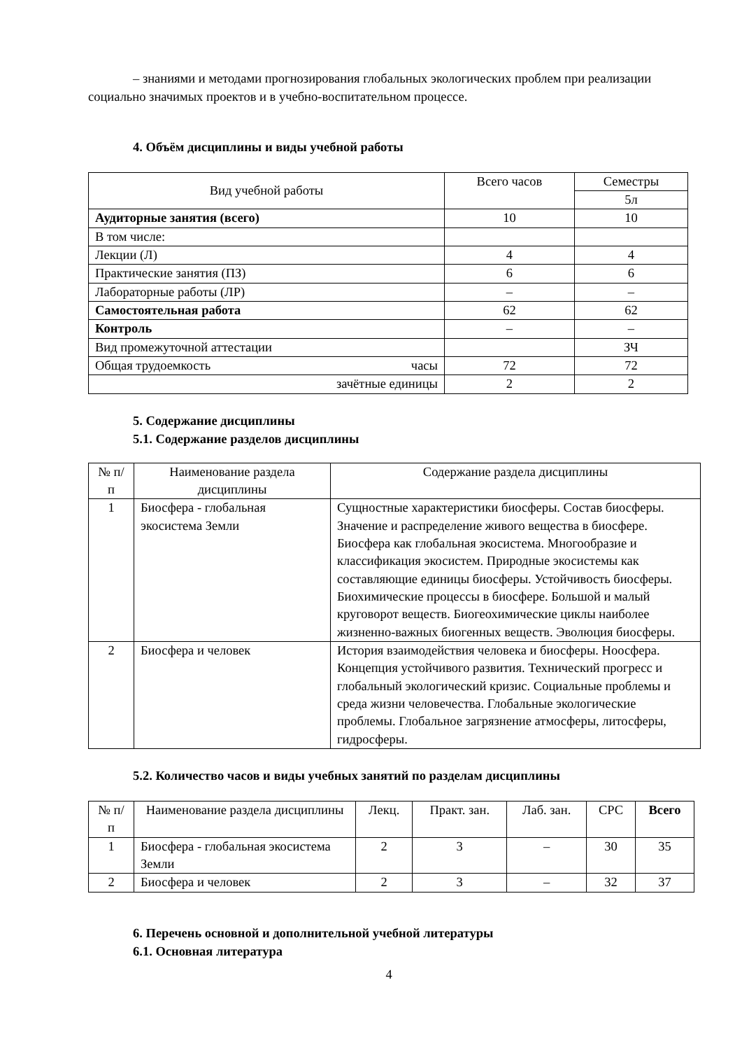– знаниями и методами прогнозирования глобальных экологических проблем при реализации социально значимых проектов и в учебно-воспитательном процессе.
4. Объём дисциплины и виды учебной работы
| Вид учебной работы | Всего часов | Семестры |
| --- | --- | --- |
| | | 5л |
| Аудиторные занятия (всего) | 10 | 10 |
| В том числе: | | |
| Лекции (Л) | 4 | 4 |
| Практические занятия (ПЗ) | 6 | 6 |
| Лабораторные работы (ЛР) | – | – |
| Самостоятельная работа | 62 | 62 |
| Контроль | – | – |
| Вид промежуточной аттестации | | ЗЧ |
| Общая трудоемкость часы | 72 | 72 |
| зачётные единицы | 2 | 2 |
5. Содержание дисциплины
5.1. Содержание разделов дисциплины
| № п/п | Наименование раздела дисциплины | Содержание раздела дисциплины |
| --- | --- | --- |
| 1 | Биосфера - глобальная экосистема Земли | Сущностные характеристики биосферы. Состав биосферы. Значение и распределение живого вещества в биосфере. Биосфера как глобальная экосистема. Многообразие и классификация экосистем. Природные экосистемы как составляющие единицы биосферы. Устойчивость биосферы. Биохимические процессы в биосфере. Большой и малый круговорот веществ. Биогеохимические циклы наиболее жизненно-важных биогенных веществ. Эволюция биосферы. |
| 2 | Биосфера и человек | История взаимодействия человека и биосферы. Ноосфера. Концепция устойчивого развития. Технический прогресс и глобальный экологический кризис. Социальные проблемы и среда жизни человечества. Глобальные экологические проблемы. Глобальное загрязнение атмосферы, литосферы, гидросферы. |
5.2. Количество часов и виды учебных занятий по разделам дисциплины
| № п/п | Наименование раздела дисциплины | Лекц. | Практ. зан. | Лаб. зан. | СРС | Всего |
| --- | --- | --- | --- | --- | --- | --- |
| 1 | Биосфера - глобальная экосистема Земли | 2 | 3 | – | 30 | 35 |
| 2 | Биосфера и человек | 2 | 3 | – | 32 | 37 |
6. Перечень основной и дополнительной учебной литературы
6.1. Основная литература
4